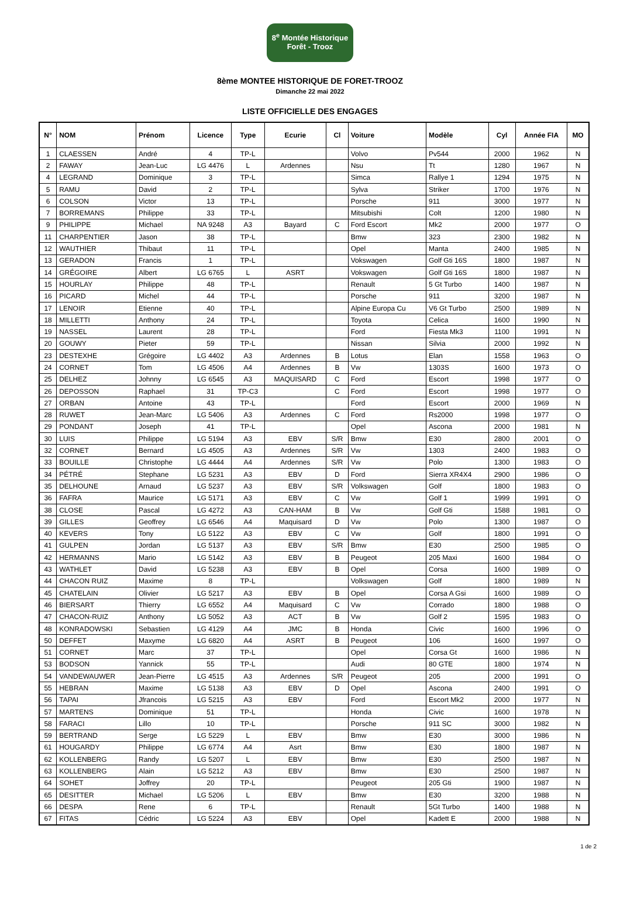8<sup>e</sup> Montée Historique
Forêt - Trooz
8ème MONTEE HISTORIQUE DE FORET-TROOZ
Dimanche 22 mai 2022
LISTE OFFICIELLE DES ENGAGES
| N° | NOM | Prénom | Licence | Type | Ecurie | Cl | Voiture | Modèle | Cyl | Année FIA | MO |
| --- | --- | --- | --- | --- | --- | --- | --- | --- | --- | --- | --- |
| 1 | CLAESSEN | André | 4 | TP-L | | | Volvo | Pv544 | 2000 | 1962 | N |
| 2 | FAWAY | Jean-Luc | LG 4476 | L | Ardennes | | Nsu | Tt | 1280 | 1967 | N |
| 4 | LEGRAND | Dominique | 3 | TP-L | | | Simca | Rallye 1 | 1294 | 1975 | N |
| 5 | RAMU | David | 2 | TP-L | | | Sylva | Striker | 1700 | 1976 | N |
| 6 | COLSON | Victor | 13 | TP-L | | | Porsche | 911 | 3000 | 1977 | N |
| 7 | BORREMANS | Philippe | 33 | TP-L | | | Mitsubishi | Colt | 1200 | 1980 | N |
| 9 | PHILIPPE | Michael | NA 9248 | A3 | Bayard | C | Ford Escort | Mk2 | 2000 | 1977 | O |
| 11 | CHARPENTIER | Jason | 38 | TP-L | | | Bmw | 323 | 2300 | 1982 | N |
| 12 | WAUTHIER | Thibaut | 11 | TP-L | | | Opel | Manta | 2400 | 1985 | N |
| 13 | GERADON | Francis | 1 | TP-L | | | Vokswagen | Golf Gti 16S | 1800 | 1987 | N |
| 14 | GRÉGOIRE | Albert | LG 6765 | L | ASRT | | Vokswagen | Golf Gti 16S | 1800 | 1987 | N |
| 15 | HOURLAY | Philippe | 48 | TP-L | | | Renault | 5 Gt Turbo | 1400 | 1987 | N |
| 16 | PICARD | Michel | 44 | TP-L | | | Porsche | 911 | 3200 | 1987 | N |
| 17 | LENOIR | Etienne | 40 | TP-L | | | Alpine Europa Cu | V6 Gt Turbo | 2500 | 1989 | N |
| 18 | MILLETTI | Anthony | 24 | TP-L | | | Toyota | Celica | 1600 | 1990 | N |
| 19 | NASSEL | Laurent | 28 | TP-L | | | Ford | Fiesta Mk3 | 1100 | 1991 | N |
| 20 | GOUWY | Pieter | 59 | TP-L | | | Nissan | Silvia | 2000 | 1992 | N |
| 23 | DESTEXHE | Grégoire | LG 4402 | A3 | Ardennes | B | Lotus | Elan | 1558 | 1963 | O |
| 24 | CORNET | Tom | LG 4506 | A4 | Ardennes | B | Vw | 1303S | 1600 | 1973 | O |
| 25 | DELHEZ | Johnny | LG 6545 | A3 | MAQUISARD | C | Ford | Escort | 1998 | 1977 | O |
| 26 | DEPOSSON | Raphael | 31 | TP-C3 | | C | Ford | Escort | 1998 | 1977 | O |
| 27 | ORBAN | Antoine | 43 | TP-L | | | Ford | Escort | 2000 | 1969 | N |
| 28 | RUWET | Jean-Marc | LG 5406 | A3 | Ardennes | C | Ford | Rs2000 | 1998 | 1977 | O |
| 29 | PONDANT | Joseph | 41 | TP-L | | | Opel | Ascona | 2000 | 1981 | N |
| 30 | LUIS | Philippe | LG 5194 | A3 | EBV | S/R | Bmw | E30 | 2800 | 2001 | O |
| 32 | CORNET | Bernard | LG 4505 | A3 | Ardennes | S/R | Vw | 1303 | 2400 | 1983 | O |
| 33 | BOUILLE | Christophe | LG 4444 | A4 | Ardennes | S/R | Vw | Polo | 1300 | 1983 | O |
| 34 | PÉTRÉ | Stephane | LG 5231 | A3 | EBV | D | Ford | Sierra XR4X4 | 2900 | 1986 | O |
| 35 | DELHOUNE | Arnaud | LG 5237 | A3 | EBV | S/R | Volkswagen | Golf | 1800 | 1983 | O |
| 36 | FAFRA | Maurice | LG 5171 | A3 | EBV | C | Vw | Golf 1 | 1999 | 1991 | O |
| 38 | CLOSE | Pascal | LG 4272 | A3 | CAN-HAM | B | Vw | Golf Gti | 1588 | 1981 | O |
| 39 | GILLES | Geoffrey | LG 6546 | A4 | Maquisard | D | Vw | Polo | 1300 | 1987 | O |
| 40 | KEVERS | Tony | LG 5122 | A3 | EBV | C | Vw | Golf | 1800 | 1991 | O |
| 41 | GULPEN | Jordan | LG 5137 | A3 | EBV | S/R | Bmw | E30 | 2500 | 1985 | O |
| 42 | HERMANNS | Mario | LG 5142 | A3 | EBV | B | Peugeot | 205 Maxi | 1600 | 1984 | O |
| 43 | WATHLET | David | LG 5238 | A3 | EBV | B | Opel | Corsa | 1600 | 1989 | O |
| 44 | CHACON RUIZ | Maxime | 8 | TP-L | | | Volkswagen | Golf | 1800 | 1989 | N |
| 45 | CHATELAIN | Olivier | LG 5217 | A3 | EBV | B | Opel | Corsa A Gsi | 1600 | 1989 | O |
| 46 | BIERSART | Thierry | LG 6552 | A4 | Maquisard | C | Vw | Corrado | 1800 | 1988 | O |
| 47 | CHACON-RUIZ | Anthony | LG 5052 | A3 | ACT | B | Vw | Golf 2 | 1595 | 1983 | O |
| 48 | KONRADOWSKI | Sebastien | LG 4129 | A4 | JMC | B | Honda | Civic | 1600 | 1996 | O |
| 50 | DEFFET | Maxyme | LG 6820 | A4 | ASRT | B | Peugeot | 106 | 1600 | 1997 | O |
| 51 | CORNET | Marc | 37 | TP-L | | | Opel | Corsa Gt | 1600 | 1986 | N |
| 53 | BODSON | Yannick | 55 | TP-L | | | Audi | 80 GTE | 1800 | 1974 | N |
| 54 | VANDEWAUWER | Jean-Pierre | LG 4515 | A3 | Ardennes | S/R | Peugeot | 205 | 2000 | 1991 | O |
| 55 | HEBRAN | Maxime | LG 5138 | A3 | EBV | D | Opel | Ascona | 2400 | 1991 | O |
| 56 | TAPAI | Jfrancois | LG 5215 | A3 | EBV | | Ford | Escort Mk2 | 2000 | 1977 | N |
| 57 | MARTENS | Dominique | 51 | TP-L | | | Honda | Civic | 1600 | 1978 | N |
| 58 | FARACI | Lillo | 10 | TP-L | | | Porsche | 911 SC | 3000 | 1982 | N |
| 59 | BERTRAND | Serge | LG 5229 | L | EBV | | Bmw | E30 | 3000 | 1986 | N |
| 61 | HOUGARDY | Philippe | LG 6774 | A4 | Asrt | | Bmw | E30 | 1800 | 1987 | N |
| 62 | KOLLENBERG | Randy | LG 5207 | L | EBV | | Bmw | E30 | 2500 | 1987 | N |
| 63 | KOLLENBERG | Alain | LG 5212 | A3 | EBV | | Bmw | E30 | 2500 | 1987 | N |
| 64 | SOHET | Joffrey | 20 | TP-L | | | Peugeot | 205 Gti | 1900 | 1987 | N |
| 65 | DESITTER | Michael | LG 5206 | L | EBV | | Bmw | E30 | 3200 | 1988 | N |
| 66 | DESPA | Rene | 6 | TP-L | | | Renault | 5Gt Turbo | 1400 | 1988 | N |
| 67 | FITAS | Cédric | LG 5224 | A3 | EBV | | Opel | Kadett E | 2000 | 1988 | N |
1 de 2